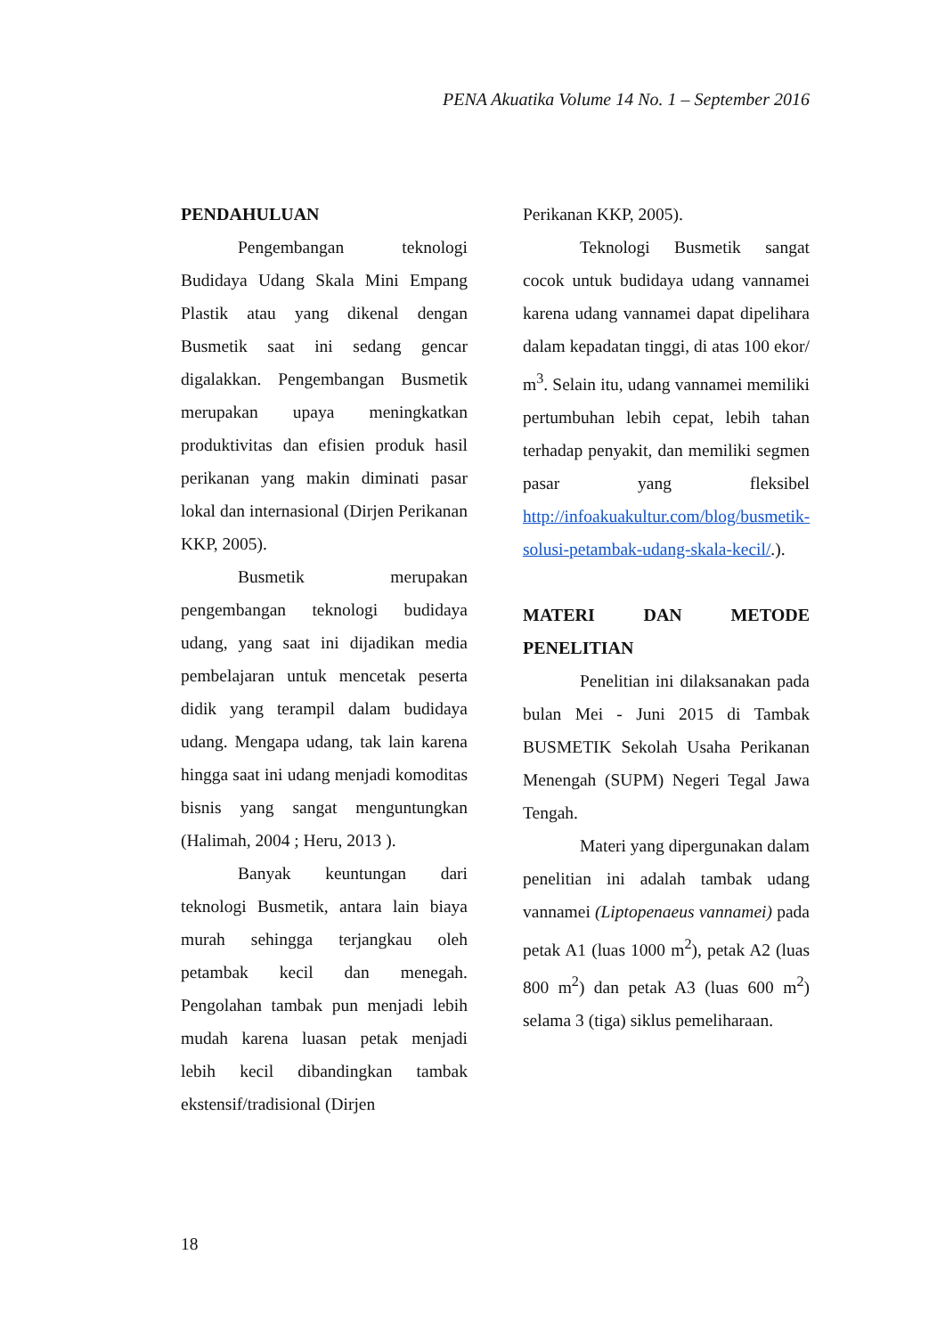PENA Akuatika Volume 14 No. 1 – September 2016
PENDAHULUAN
Pengembangan teknologi Budidaya Udang Skala Mini Empang Plastik atau yang dikenal dengan Busmetik saat ini sedang gencar digalakkan. Pengembangan Busmetik merupakan upaya meningkatkan produktivitas dan efisien produk hasil perikanan yang makin diminati pasar lokal dan internasional (Dirjen Perikanan KKP, 2005).
Busmetik merupakan pengembangan teknologi budidaya udang, yang saat ini dijadikan media pembelajaran untuk mencetak peserta didik yang terampil dalam budidaya udang. Mengapa udang, tak lain karena hingga saat ini udang menjadi komoditas bisnis yang sangat menguntungkan (Halimah, 2004 ; Heru, 2013 ).
Banyak keuntungan dari teknologi Busmetik, antara lain biaya murah sehingga terjangkau oleh petambak kecil dan menegah. Pengolahan tambak pun menjadi lebih mudah karena luasan petak menjadi lebih kecil dibandingkan tambak ekstensif/tradisional (Dirjen
Perikanan KKP, 2005).
Teknologi Busmetik sangat cocok untuk budidaya udang vannamei karena udang vannamei dapat dipelihara dalam kepadatan tinggi, di atas 100 ekor/ m<sup>3</sup>. Selain itu, udang vannamei memiliki pertumbuhan lebih cepat, lebih tahan terhadap penyakit, dan memiliki segmen pasar yang fleksibel http://infoakuakultur.com/blog/busmetik-solusi-petambak-udang-skala-kecil/.).
MATERI DAN METODE PENELITIAN
Penelitian ini dilaksanakan pada bulan Mei - Juni 2015 di Tambak BUSMETIK Sekolah Usaha Perikanan Menengah (SUPM) Negeri Tegal Jawa Tengah.
Materi yang dipergunakan dalam penelitian ini adalah tambak udang vannamei (Liptopenaeus vannamei) pada petak A1 (luas 1000 m<sup>2</sup>), petak A2 (luas 800 m<sup>2</sup>) dan petak A3 (luas 600 m<sup>2</sup>) selama 3 (tiga) siklus pemeliharaan.
18